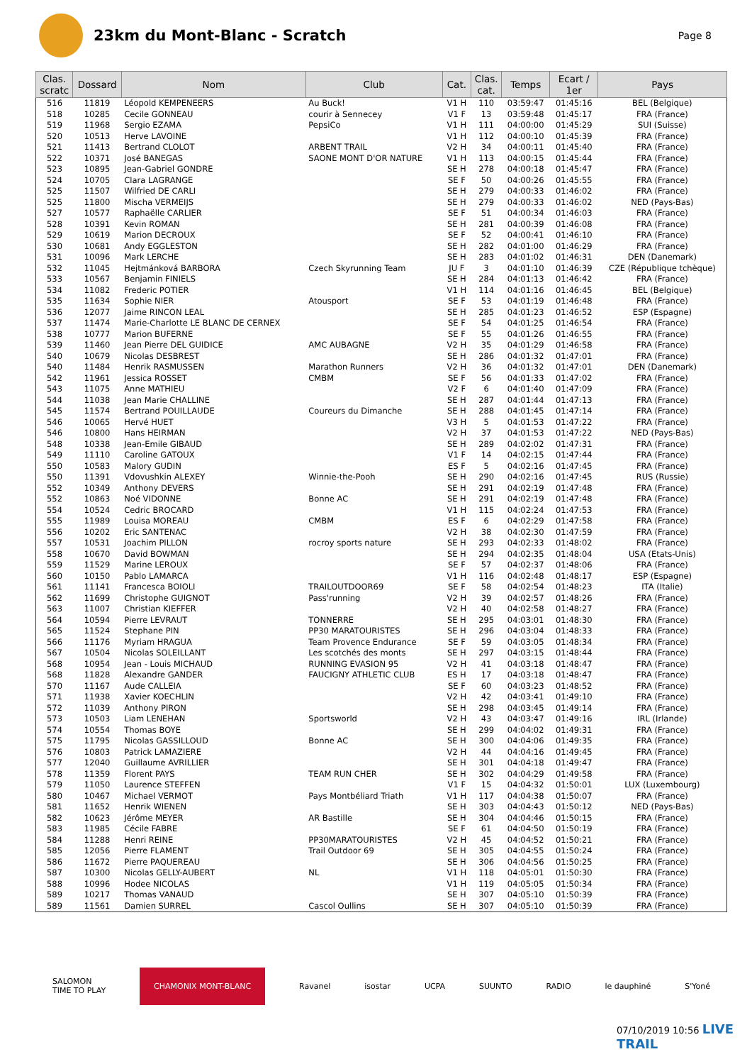23km du Mont-Blanc - Scratch
Page 8
| Clas. scratc | Dossard | Nom | Club | Cat. | Clas. cat. | Temps | Ecart / 1er | Pays |
| --- | --- | --- | --- | --- | --- | --- | --- | --- |
| 516 | 11819 | Léopold KEMPENEERS | Au Buck! | V1 H | 110 | 03:59:47 | 01:45:16 | BEL (Belgique) |
| 518 | 10285 | Cecile GONNEAU | courir à Sennecey | V1 F | 13 | 03:59:48 | 01:45:17 | FRA (France) |
| 519 | 11968 | Sergio EZAMA | PepsiCo | V1 H | 111 | 04:00:00 | 01:45:29 | SUI (Suisse) |
| 520 | 10513 | Herve LAVOINE | | V1 H | 112 | 04:00:10 | 01:45:39 | FRA (France) |
| 521 | 11413 | Bertrand CLOLOT | ARBENT TRAIL | V2 H | 34 | 04:00:11 | 01:45:40 | FRA (France) |
| 522 | 10371 | José BANEGAS | SAONE MONT D'OR NATURE | V1 H | 113 | 04:00:15 | 01:45:44 | FRA (France) |
| 523 | 10895 | Jean-Gabriel GONDRE | | SE H | 278 | 04:00:18 | 01:45:47 | FRA (France) |
| 524 | 10705 | Clara LAGRANGE | | SE F | 50 | 04:00:26 | 01:45:55 | FRA (France) |
| 525 | 11507 | Wilfried DE CARLI | | SE H | 279 | 04:00:33 | 01:46:02 | FRA (France) |
| 525 | 11800 | Mischa VERMEIJS | | SE H | 279 | 04:00:33 | 01:46:02 | NED (Pays-Bas) |
| 527 | 10577 | Raphaëlle CARLIER | | SE F | 51 | 04:00:34 | 01:46:03 | FRA (France) |
| 528 | 10391 | Kevin ROMAN | | SE H | 281 | 04:00:39 | 01:46:08 | FRA (France) |
| 529 | 10619 | Marion DECROUX | | SE F | 52 | 04:00:41 | 01:46:10 | FRA (France) |
| 530 | 10681 | Andy EGGLESTON | | SE H | 282 | 04:01:00 | 01:46:29 | FRA (France) |
| 531 | 10096 | Mark LERCHE | | SE H | 283 | 04:01:02 | 01:46:31 | DEN (Danemark) |
| 532 | 11045 | Hejtmánková BARBORA | Czech Skyrunning Team | JU F | 3 | 04:01:10 | 01:46:39 | CZE (République tchèque) |
| 533 | 10567 | Benjamin FINIELS | | SE H | 284 | 04:01:13 | 01:46:42 | FRA (France) |
| 534 | 11082 | Frederic POTIER | | V1 H | 114 | 04:01:16 | 01:46:45 | BEL (Belgique) |
| 535 | 11634 | Sophie NIER | Atousport | SE F | 53 | 04:01:19 | 01:46:48 | FRA (France) |
| 536 | 12077 | Jaime RINCON LEAL | | SE H | 285 | 04:01:23 | 01:46:52 | ESP (Espagne) |
| 537 | 11474 | Marie-Charlotte LE BLANC DE CERNEX | | SE F | 54 | 04:01:25 | 01:46:54 | FRA (France) |
| 538 | 10777 | Marion BUFERNE | | SE F | 55 | 04:01:26 | 01:46:55 | FRA (France) |
| 539 | 11460 | Jean Pierre DEL GUIDICE | AMC AUBAGNE | V2 H | 35 | 04:01:29 | 01:46:58 | FRA (France) |
| 540 | 10679 | Nicolas DESBREST | | SE H | 286 | 04:01:32 | 01:47:01 | FRA (France) |
| 540 | 11484 | Henrik RASMUSSEN | Marathon Runners | V2 H | 36 | 04:01:32 | 01:47:01 | DEN (Danemark) |
| 542 | 11961 | Jessica ROSSET | CMBM | SE F | 56 | 04:01:33 | 01:47:02 | FRA (France) |
| 543 | 11075 | Anne MATHIEU | | V2 F | 6 | 04:01:40 | 01:47:09 | FRA (France) |
| 544 | 11038 | Jean Marie CHALLINE | | SE H | 287 | 04:01:44 | 01:47:13 | FRA (France) |
| 545 | 11574 | Bertrand POUILLAUDE | Coureurs du Dimanche | SE H | 288 | 04:01:45 | 01:47:14 | FRA (France) |
| 546 | 10065 | Hervé HUET | | V3 H | 5 | 04:01:53 | 01:47:22 | FRA (France) |
| 546 | 10800 | Hans HEIRMAN | | V2 H | 37 | 04:01:53 | 01:47:22 | NED (Pays-Bas) |
| 548 | 10338 | Jean-Emile GIBAUD | | SE H | 289 | 04:02:02 | 01:47:31 | FRA (France) |
| 549 | 11110 | Caroline GATOUX | | V1 F | 14 | 04:02:15 | 01:47:44 | FRA (France) |
| 550 | 10583 | Malory GUDIN | | ES F | 5 | 04:02:16 | 01:47:45 | FRA (France) |
| 550 | 11391 | Vdovushkin ALEXEY | Winnie-the-Pooh | SE H | 290 | 04:02:16 | 01:47:45 | RUS (Russie) |
| 552 | 10349 | Anthony DEVERS | | SE H | 291 | 04:02:19 | 01:47:48 | FRA (France) |
| 552 | 10863 | Noé VIDONNE | Bonne AC | SE H | 291 | 04:02:19 | 01:47:48 | FRA (France) |
| 554 | 10524 | Cedric BROCARD | | V1 H | 115 | 04:02:24 | 01:47:53 | FRA (France) |
| 555 | 11989 | Louisa MOREAU | CMBM | ES F | 6 | 04:02:29 | 01:47:58 | FRA (France) |
| 556 | 10202 | Eric SANTENAC | | V2 H | 38 | 04:02:30 | 01:47:59 | FRA (France) |
| 557 | 10531 | Joachim PILLON | rocroy sports nature | SE H | 293 | 04:02:33 | 01:48:02 | FRA (France) |
| 558 | 10670 | David BOWMAN | | SE H | 294 | 04:02:35 | 01:48:04 | USA (Etats-Unis) |
| 559 | 11529 | Marine LEROUX | | SE F | 57 | 04:02:37 | 01:48:06 | FRA (France) |
| 560 | 10150 | Pablo LAMARCA | | V1 H | 116 | 04:02:48 | 01:48:17 | ESP (Espagne) |
| 561 | 11141 | Francesca BOIOLI | TRAILOUTDOOR69 | SE F | 58 | 04:02:54 | 01:48:23 | ITA (Italie) |
| 562 | 11699 | Christophe GUIGNOT | Pass'running | V2 H | 39 | 04:02:57 | 01:48:26 | FRA (France) |
| 563 | 11007 | Christian KIEFFER | | V2 H | 40 | 04:02:58 | 01:48:27 | FRA (France) |
| 564 | 10594 | Pierre LEVRAUT | TONNERRE | SE H | 295 | 04:03:01 | 01:48:30 | FRA (France) |
| 565 | 11524 | Stephane PIN | PP30 MARATOURISTES | SE H | 296 | 04:03:04 | 01:48:33 | FRA (France) |
| 566 | 11176 | Myriam HRAGUA | Team Provence Endurance | SE F | 59 | 04:03:05 | 01:48:34 | FRA (France) |
| 567 | 10504 | Nicolas SOLEILLANT | Les scotchés des monts | SE H | 297 | 04:03:15 | 01:48:44 | FRA (France) |
| 568 | 10954 | Jean - Louis MICHAUD | RUNNING EVASION 95 | V2 H | 41 | 04:03:18 | 01:48:47 | FRA (France) |
| 568 | 11828 | Alexandre GANDER | FAUCIGNY ATHLETIC CLUB | ES H | 17 | 04:03:18 | 01:48:47 | FRA (France) |
| 570 | 11167 | Aude CALLEIA | | SE F | 60 | 04:03:23 | 01:48:52 | FRA (France) |
| 571 | 11938 | Xavier KOECHLIN | | V2 H | 42 | 04:03:41 | 01:49:10 | FRA (France) |
| 572 | 11039 | Anthony PIRON | | SE H | 298 | 04:03:45 | 01:49:14 | FRA (France) |
| 573 | 10503 | Liam LENEHAN | Sportsworld | V2 H | 43 | 04:03:47 | 01:49:16 | IRL (Irlande) |
| 574 | 10554 | Thomas BOYE | | SE H | 299 | 04:04:02 | 01:49:31 | FRA (France) |
| 575 | 11795 | Nicolas GASSILLOUD | Bonne AC | SE H | 300 | 04:04:06 | 01:49:35 | FRA (France) |
| 576 | 10803 | Patrick LAMAZIERE | | V2 H | 44 | 04:04:16 | 01:49:45 | FRA (France) |
| 577 | 12040 | Guillaume AVRILLIER | | SE H | 301 | 04:04:18 | 01:49:47 | FRA (France) |
| 578 | 11359 | Florent PAYS | TEAM RUN CHER | SE H | 302 | 04:04:29 | 01:49:58 | FRA (France) |
| 579 | 11050 | Laurence STEFFEN | | V1 F | 15 | 04:04:32 | 01:50:01 | LUX (Luxembourg) |
| 580 | 10467 | Michael VERMOT | Pays Montbéliard Triath | V1 H | 117 | 04:04:38 | 01:50:07 | FRA (France) |
| 581 | 11652 | Henrik WIENEN | | SE H | 303 | 04:04:43 | 01:50:12 | NED (Pays-Bas) |
| 582 | 10623 | Jérôme MEYER | AR Bastille | SE H | 304 | 04:04:46 | 01:50:15 | FRA (France) |
| 583 | 11985 | Cécile FABRE | | SE F | 61 | 04:04:50 | 01:50:19 | FRA (France) |
| 584 | 11288 | Henri REINE | PP30MARATOURISTES | V2 H | 45 | 04:04:52 | 01:50:21 | FRA (France) |
| 585 | 12056 | Pierre FLAMENT | Trail Outdoor 69 | SE H | 305 | 04:04:55 | 01:50:24 | FRA (France) |
| 586 | 11672 | Pierre PAQUEREAU | | SE H | 306 | 04:04:56 | 01:50:25 | FRA (France) |
| 587 | 10300 | Nicolas GELLY-AUBERT | NL | V1 H | 118 | 04:05:01 | 01:50:30 | FRA (France) |
| 588 | 10996 | Hodee NICOLAS | | V1 H | 119 | 04:05:05 | 01:50:34 | FRA (France) |
| 589 | 10217 | Thomas VANAUD | | SE H | 307 | 04:05:10 | 01:50:39 | FRA (France) |
| 589 | 11561 | Damien SURREL | Cascol Oullins | SE H | 307 | 04:05:10 | 01:50:39 | FRA (France) |
SALOMON
TIME TO PLAY CHAMONIX MONT-BLANC Ravanel isostar UCPA SUUNTO RADIO le dauphiné S'Yoné
07/10/2019 10:56 LIVE TRAIL